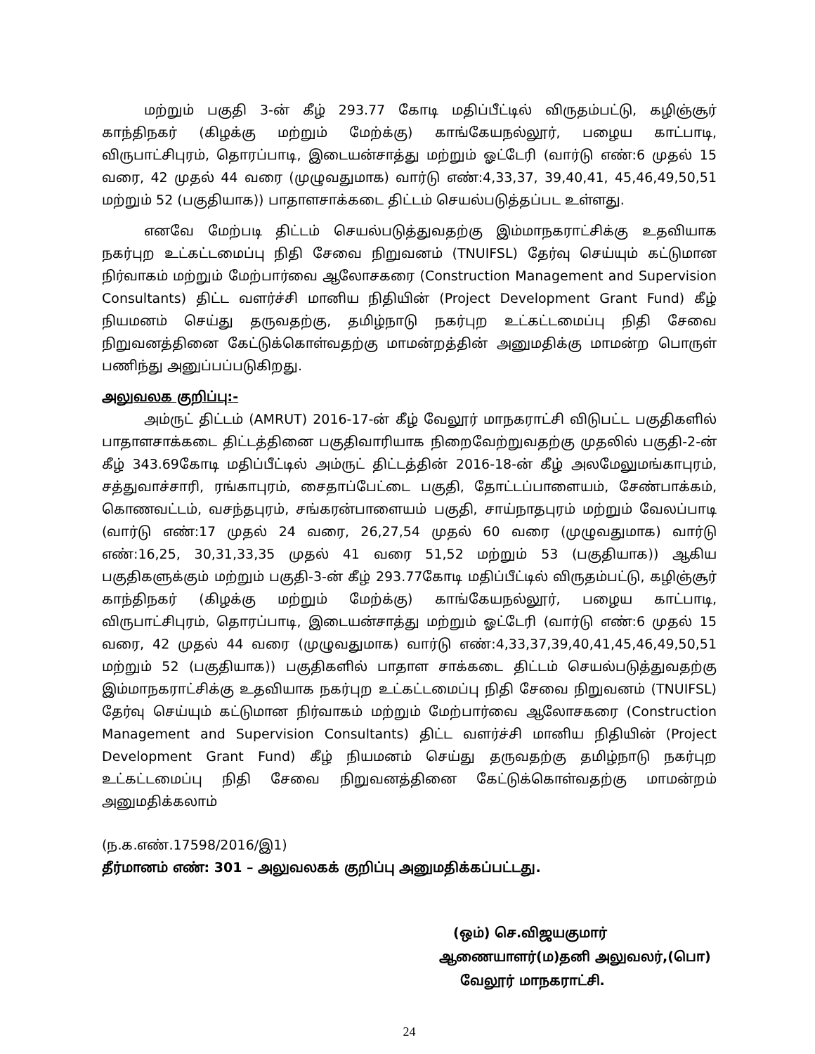மற்றும் பகுதி 3-ன் கீழ் 293.77 கோடி மதிப்பீட்டில் விருதம்பட்டு, கழிஞ்சூர் காந்திநகர் (கிழக்கு மற்றும் மேற்க்கு) காங்கேயநல்லூர், பழைய காட்பாடி, விருபாட்சிபுரம், தொரப்பாடி, இடையன்சாத்து மற்றும் ஓட்டேரி (வார்டு எண்:6 முதல் 15 வரை, 42 முதல் 44 வரை (முழுவதுமாக) வார்டு எண்:4,33,37, 39,40,41, 45,46,49,50,51 மற்றும் 52 (பகுதியாக)) பாதாளசாக்கடை திட்டம் செயல்படுத்தப்பட உள்ளது.
எனவே மேற்படி திட்டம் செயல்படுத்துவதற்கு இம்மாநகராட்சிக்கு உதவியாக நகர்புற உட்கட்டமைப்பு நிதி சேவை நிறுவனம் (TNUIFSL) தேர்வு செய்யும் கட்டுமான நிர்வாகம் மற்றும் மேற்பார்வை ஆலோசகரை (Construction Management and Supervision Consultants) திட்ட வளர்ச்சி மானிய நிதியின் (Project Development Grant Fund) கீழ் நியமனம் செய்து தருவதற்கு, தமிழ்நாடு நகர்புற உட்கட்டமைப்பு நிதி சேவை நிறுவனத்தினை கேட்டுக்கொள்வதற்கு மாமன்றத்தின் அனுமதிக்கு மாமன்ற பொருள் பணிந்து அனுப்பப்படுகிறது.
அலுவலக குறிப்பு:-
அம்ருட் திட்டம் (AMRUT) 2016-17-ன் கீழ் வேலூர் மாநகராட்சி விடுபட்ட பகுதிகளில் பாதாளசாக்கடை திட்டத்தினை பகுதிவாரியாக நிறைவேற்றுவதற்கு முதலில் பகுதி-2-ன் கீழ் 343.69கோடி மதிப்பீட்டில் அம்ருட் திட்டத்தின் 2016-18-ன் கீழ் அலமேலுமங்காபுரம், சத்துவாச்சாரி, ரங்காபுரம், சைதாப்பேட்டை பகுதி, தோட்டப்பாளையம், சேண்பாக்கம், கொணவட்டம், வசந்தபுரம், சங்கரன்பாளையம் பகுதி, சாய்நாதபுரம் மற்றும் வேலப்பாடி (வார்டு எண்:17 முதல் 24 வரை, 26,27,54 முதல் 60 வரை (முழுவதுமாக) வார்டு எண்:16,25, 30,31,33,35 முதல் 41 வரை 51,52 மற்றும் 53 (பகுதியாக)) ஆகிய பகுதிகளுக்கும் மற்றும் பகுதி-3-ன் கீழ் 293.77கோடி மதிப்பீட்டில் விருதம்பட்டு, கழிஞ்சூர் காந்திநகர் (கிழக்கு மற்றும் மேற்க்கு) காங்கேயநல்லூர், பழைய காட்பாடி, விருபாட்சிபுரம், தொரப்பாடி, இடையன்சாத்து மற்றும் ஓட்டேரி (வார்டு எண்:6 முதல் 15 வரை, 42 முதல் 44 வரை (முழுவதுமாக) வார்டு எண்:4,33,37,39,40,41,45,46,49,50,51 மற்றும் 52 (பகுதியாக)) பகுதிகளில் பாதாள சாக்கடை திட்டம் செயல்படுத்துவதற்கு இம்மாநகராட்சிக்கு உதவியாக நகர்புற உட்கட்டமைப்பு நிதி சேவை நிறுவனம் (TNUIFSL) தேர்வு செய்யும் கட்டுமான நிர்வாகம் மற்றும் மேற்பார்வை ஆலோசகரை (Construction Management and Supervision Consultants) திட்ட வளர்ச்சி மானிய நிதியின் (Project Development Grant Fund) கீழ் நியமனம் செய்து தருவதற்கு தமிழ்நாடு நகர்புற உட்கட்டமைப்பு நிதி சேவை நிறுவனத்தினை கேட்டுக்கொள்வதற்கு மாமன்றம் அனுமதிக்கலாம்
(ந.க.எண்.17598/2016/இ1)
தீர்மானம் எண்: 301 – அலுவலகக் குறிப்பு அனுமதிக்கப்பட்டது.
(ஒம்) செ.விஜயகுமார்
ஆணையாளர்(ம)தனி அலுவலர்,(பொ)
வேலூர் மாநகராட்சி.
24